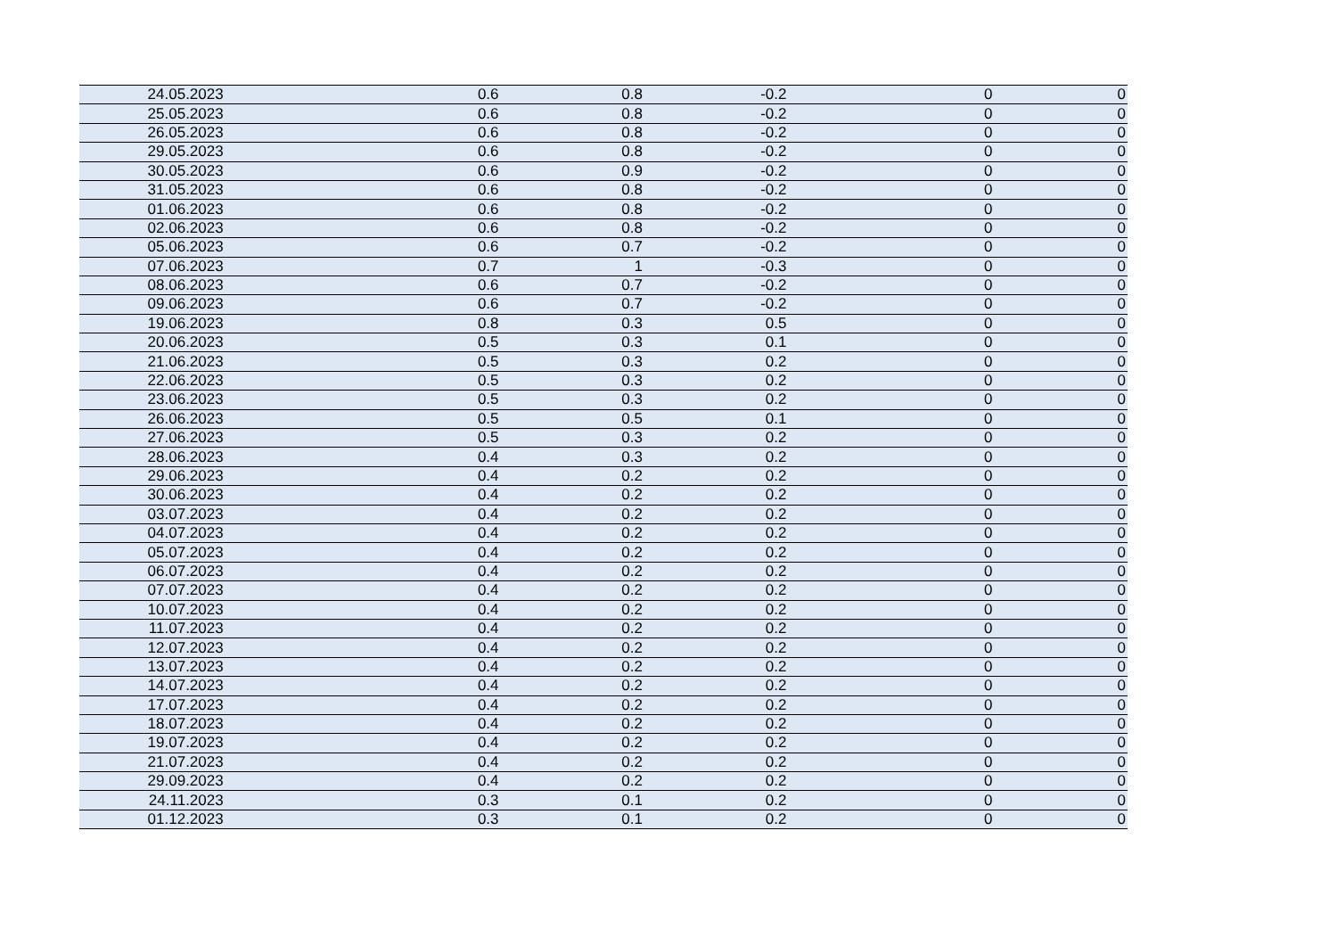| 24.05.2023 | 0.6 | 0.8 | -0.2 | 0 | 0 |
| 25.05.2023 | 0.6 | 0.8 | -0.2 | 0 | 0 |
| 26.05.2023 | 0.6 | 0.8 | -0.2 | 0 | 0 |
| 29.05.2023 | 0.6 | 0.8 | -0.2 | 0 | 0 |
| 30.05.2023 | 0.6 | 0.9 | -0.2 | 0 | 0 |
| 31.05.2023 | 0.6 | 0.8 | -0.2 | 0 | 0 |
| 01.06.2023 | 0.6 | 0.8 | -0.2 | 0 | 0 |
| 02.06.2023 | 0.6 | 0.8 | -0.2 | 0 | 0 |
| 05.06.2023 | 0.6 | 0.7 | -0.2 | 0 | 0 |
| 07.06.2023 | 0.7 | 1 | -0.3 | 0 | 0 |
| 08.06.2023 | 0.6 | 0.7 | -0.2 | 0 | 0 |
| 09.06.2023 | 0.6 | 0.7 | -0.2 | 0 | 0 |
| 19.06.2023 | 0.8 | 0.3 | 0.5 | 0 | 0 |
| 20.06.2023 | 0.5 | 0.3 | 0.1 | 0 | 0 |
| 21.06.2023 | 0.5 | 0.3 | 0.2 | 0 | 0 |
| 22.06.2023 | 0.5 | 0.3 | 0.2 | 0 | 0 |
| 23.06.2023 | 0.5 | 0.3 | 0.2 | 0 | 0 |
| 26.06.2023 | 0.5 | 0.5 | 0.1 | 0 | 0 |
| 27.06.2023 | 0.5 | 0.3 | 0.2 | 0 | 0 |
| 28.06.2023 | 0.4 | 0.3 | 0.2 | 0 | 0 |
| 29.06.2023 | 0.4 | 0.2 | 0.2 | 0 | 0 |
| 30.06.2023 | 0.4 | 0.2 | 0.2 | 0 | 0 |
| 03.07.2023 | 0.4 | 0.2 | 0.2 | 0 | 0 |
| 04.07.2023 | 0.4 | 0.2 | 0.2 | 0 | 0 |
| 05.07.2023 | 0.4 | 0.2 | 0.2 | 0 | 0 |
| 06.07.2023 | 0.4 | 0.2 | 0.2 | 0 | 0 |
| 07.07.2023 | 0.4 | 0.2 | 0.2 | 0 | 0 |
| 10.07.2023 | 0.4 | 0.2 | 0.2 | 0 | 0 |
| 11.07.2023 | 0.4 | 0.2 | 0.2 | 0 | 0 |
| 12.07.2023 | 0.4 | 0.2 | 0.2 | 0 | 0 |
| 13.07.2023 | 0.4 | 0.2 | 0.2 | 0 | 0 |
| 14.07.2023 | 0.4 | 0.2 | 0.2 | 0 | 0 |
| 17.07.2023 | 0.4 | 0.2 | 0.2 | 0 | 0 |
| 18.07.2023 | 0.4 | 0.2 | 0.2 | 0 | 0 |
| 19.07.2023 | 0.4 | 0.2 | 0.2 | 0 | 0 |
| 21.07.2023 | 0.4 | 0.2 | 0.2 | 0 | 0 |
| 29.09.2023 | 0.4 | 0.2 | 0.2 | 0 | 0 |
| 24.11.2023 | 0.3 | 0.1 | 0.2 | 0 | 0 |
| 01.12.2023 | 0.3 | 0.1 | 0.2 | 0 | 0 |